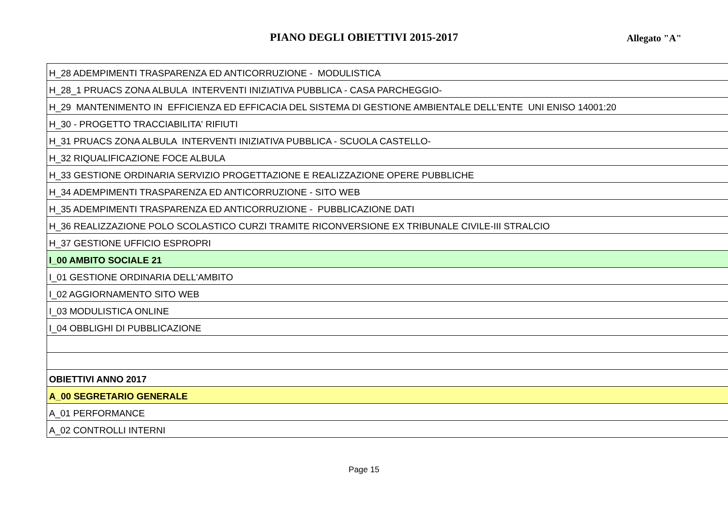PIANO DEGLI OBIETTIVI 2015-2017
Allegato "A"
| H_28 ADEMPIMENTI TRASPARENZA ED ANTICORRUZIONE - MODULISTICA |
| H_28_1 PRUACS ZONA ALBULA INTERVENTI INIZIATIVA PUBBLICA - CASA PARCHEGGIO- |
| H_29 MANTENIMENTO IN EFFICIENZA ED EFFICACIA DEL SISTEMA DI GESTIONE AMBIENTALE DELL'ENTE UNI ENISO 14001:20 |
| H_30 - PROGETTO TRACCIABILITA' RIFIUTI |
| H_31 PRUACS ZONA ALBULA INTERVENTI INIZIATIVA PUBBLICA - SCUOLA CASTELLO- |
| H_32 RIQUALIFICAZIONE FOCE ALBULA |
| H_33 GESTIONE ORDINARIA SERVIZIO PROGETTAZIONE E REALIZZAZIONE OPERE PUBBLICHE |
| H_34 ADEMPIMENTI TRASPARENZA ED ANTICORRUZIONE - SITO WEB |
| H_35 ADEMPIMENTI TRASPARENZA ED ANTICORRUZIONE - PUBBLICAZIONE DATI |
| H_36 REALIZZAZIONE POLO SCOLASTICO CURZI TRAMITE RICONVERSIONE EX TRIBUNALE CIVILE-III STRALCIO |
| H_37 GESTIONE UFFICIO ESPROPRI |
| I_00 AMBITO SOCIALE 21 |
| I_01 GESTIONE ORDINARIA DELL'AMBITO |
| I_02 AGGIORNAMENTO SITO WEB |
| I_03 MODULISTICA ONLINE |
| I_04 OBBLIGHI DI PUBBLICAZIONE |
| OBIETTIVI ANNO 2017 |
| A_00 SEGRETARIO GENERALE |
| A_01 PERFORMANCE |
| A_02 CONTROLLI INTERNI |
Page 15